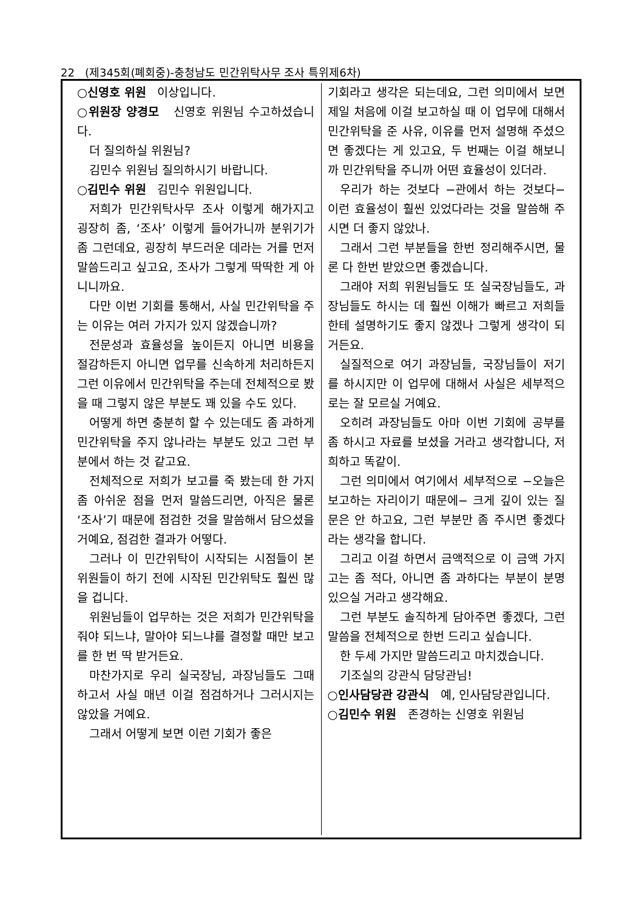22 (제345회(폐회중)-충청남도 민간위탁사무 조사 특위제6차)
○신영호 위원 이상입니다.
○위원장 양경모 신영호 위원님 수고하셨습니다.
더 질의하실 위원님?
김민수 위원님 질의하시기 바랍니다.
○김민수 위원 김민수 위원입니다.
저희가 민간위탁사무 조사 이렇게 해가지고 굉장히 좀, ‘조사’ 이렇게 들어가니까 분위기가 좀 그런데요, 굉장히 부드러운 데라는 거를 먼저 말씀드리고 싶고요, 조사가 그렇게 딱딱한 게 아니니까요.
다만 이번 기회를 통해서, 사실 민간위탁을 주는 이유는 여러 가지가 있지 않겠습니까?
전문성과 효율성을 높이든지 아니면 비용을 절감하든지 아니면 업무를 신속하게 처리하든지 그런 이유에서 민간위탁을 주는데 전체적으로 봤을 때 그렇지 않은 부분도 꽤 있을 수도 있다.
어떻게 하면 충분히 할 수 있는데도 좀 과하게 민간위탁을 주지 않나라는 부분도 있고 그런 부분에서 하는 것 같고요.
전체적으로 저희가 보고를 죽 봤는데 한 가지 좀 아쉬운 점을 먼저 말씀드리면, 아직은 물론 ‘조사’기 때문에 점검한 것을 말씀해서 담으셨을 거예요, 점검한 결과가 어떻다.
그러나 이 민간위탁이 시작되는 시점들이 본 위원들이 하기 전에 시작된 민간위탁도 훨씬 많을 겁니다.
위원님들이 업무하는 것은 저희가 민간위탁을 줘야 되느냐, 말아야 되느냐를 결정할 때만 보고를 한 번 딱 받거든요.
마찬가지로 우리 실국장님, 과장님들도 그때 하고서 사실 매년 이걸 점검하거나 그러시지는 않았을 거예요.
그래서 어떻게 보면 이런 기회가 좋은
기회라고 생각은 되는데요, 그런 의미에서 보면 제일 처음에 이걸 보고하실 때 이 업무에 대해서 민간위탁을 준 사유, 이유를 먼저 설명해 주셨으면 좋겠다는 게 있고요, 두 번째는 이걸 해보니까 민간위탁을 주니까 어떤 효율성이 있더라.
우리가 하는 것보다 −관에서 하는 것보다− 이런 효율성이 훨씬 있었다라는 것을 말씀해 주시면 더 좋지 않았나.
그래서 그런 부분들을 한번 정리해주시면, 물론 다 한번 받았으면 좋겠습니다.
그래야 저희 위원님들도 또 실국장님들도, 과장님들도 하시는 데 훨씬 이해가 빠르고 저희들한테 설명하기도 좋지 않겠나 그렇게 생각이 되거든요.
실질적으로 여기 과장님들, 국장님들이 저기를 하시지만 이 업무에 대해서 사실은 세부적으로는 잘 모르실 거예요.
오히려 과장님들도 아마 이번 기회에 공부를 좀 하시고 자료를 보셨을 거라고 생각합니다, 저희하고 똑같이.
그런 의미에서 여기에서 세부적으로 −오늘은 보고하는 자리이기 때문에− 크게 깊이 있는 질문은 안 하고요, 그런 부분만 좀 주시면 좋겠다라는 생각을 합니다.
그리고 이걸 하면서 금액적으로 이 금액 가지고는 좀 적다, 아니면 좀 과하다는 부분이 분명 있으실 거라고 생각해요.
그런 부분도 솔직하게 담아주면 좋겠다, 그런 말씀을 전체적으로 한번 드리고 싶습니다.
한 두세 가지만 말씀드리고 마치겠습니다.
기조실의 강관식 담당관님!
○인사담당관 강관식 예, 인사담당관입니다.
○김민수 위원 존경하는 신영호 위원님